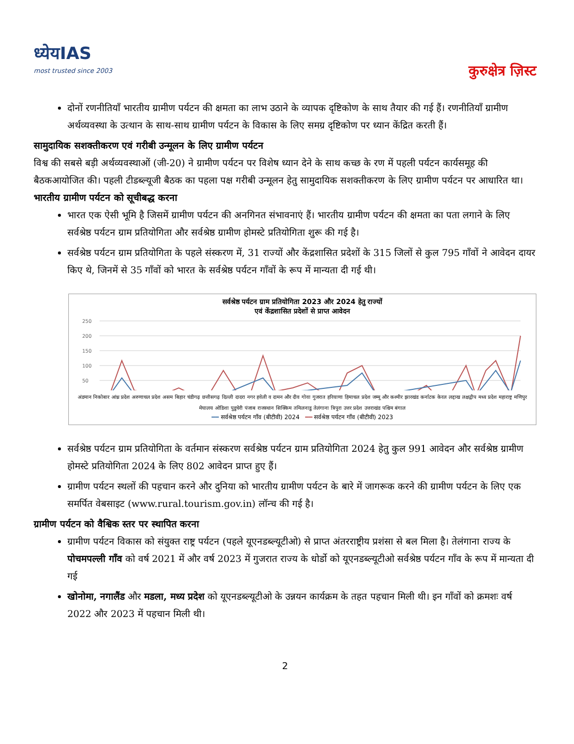ध्येयIAS
most trusted since 2003
कुरुक्षेत्र ज़िस्ट
दोनों रणनीतियाँ भारतीय ग्रामीण पर्यटन की क्षमता का लाभ उठाने के व्यापक दृष्टिकोण के साथ तैयार की गई हैं। रणनीतियाँ ग्रामीण अर्थव्यवस्था के उत्थान के साथ-साथ ग्रामीण पर्यटन के विकास के लिए समग्र दृष्टिकोण पर ध्यान केंद्रित करती हैं।
सामुदायिक सशक्तीकरण एवं गरीबी उन्मूलन के लिए ग्रामीण पर्यटन
विश्व की सबसे बड़ी अर्थव्यवस्थाओं (जी-20) ने ग्रामीण पर्यटन पर विशेष ध्यान देने के साथ कच्छ के रण में पहली पर्यटन कार्यसमूह की बैठकआयोजित की। पहली टीडब्ल्यूजी बैठक का पहला पक्ष गरीबी उन्मूलन हेतु सामुदायिक सशक्तीकरण के लिए ग्रामीण पर्यटन पर आधारित था।
भारतीय ग्रामीण पर्यटन को सूचीबद्ध करना
भारत एक ऐसी भूमि है जिसमें ग्रामीण पर्यटन की अनगिनत संभावनाएं हैं। भारतीय ग्रामीण पर्यटन की क्षमता का पता लगाने के लिए सर्वश्रेष्ठ पर्यटन ग्राम प्रतियोगिता और सर्वश्रेष्ठ ग्रामीण होमस्टे प्रतियोगिता शुरू की गई है।
सर्वश्रेष्ठ पर्यटन ग्राम प्रतियोगिता के पहले संस्करण में, 31 राज्यों और केंद्रशासित प्रदेशों के 315 जिलों से कुल 795 गाँवों ने आवेदन दायर किए थे, जिनमें से 35 गाँवों को भारत के सर्वश्रेष्ठ पर्यटन गाँवों के रूप में मान्यता दी गई थी।
सर्वश्रेष्ठ पर्यटन ग्राम प्रतियोगिता 2023 और 2024 हेतु राज्यों
एवं केंद्रशासित प्रदेशों से प्राप्त आवेदन
250
200
150
100
50
अंडमान निकोबार आंध्र प्रदेश अरुणाचल प्रदेश असम बिहार चंडीगढ़ छत्तीसगढ़ दिल्ली दादरा नगर हवेली व दामन और दीव गोवा गुजरात हरियाणा हिमाचल प्रदेश जम्मू और कश्मीर झारखंड कर्नाटक केरल लद्दाख लक्षद्वीप मध्य प्रदेश महाराष्ट्र मणिपुर मेघालय ओडिशा पुडुचेरी पंजाब राजस्थान सिक्किम तमिलनाडु तेलंगाना त्रिपुरा उत्तर प्रदेश उत्तराखंड पश्चिम बंगाल
━━ सर्वश्रेष्ठ पर्यटन गाँव (बीटीवी) 2024 ━━ सर्वश्रेष्ठ पर्यटन गाँव (बीटीवी) 2023
सर्वश्रेष्ठ पर्यटन ग्राम प्रतियोगिता के वर्तमान संस्करण सर्वश्रेष्ठ पर्यटन ग्राम प्रतियोगिता 2024 हेतु कुल 991 आवेदन और सर्वश्रेष्ठ ग्रामीण होमस्टे प्रतियोगिता 2024 के लिए 802 आवेदन प्राप्त हुए हैं।
ग्रामीण पर्यटन स्थलों की पहचान करने और दुनिया को भारतीय ग्रामीण पर्यटन के बारे में जागरूक करने की ग्रामीण पर्यटन के लिए एक समर्पित वेबसाइट (www.rural.tourism.gov.in) लॉन्च की गई है।
ग्रामीण पर्यटन को वैश्विक स्तर पर स्थापित करना
ग्रामीण पर्यटन विकास को संयुक्त राष्ट्र पर्यटन (पहले यूएनडब्ल्यूटीओ) से प्राप्त अंतरराष्ट्रीय प्रशंसा से बल मिला है। तेलंगाना राज्य के पोचमपल्ली गाँव को वर्ष 2021 में और वर्ष 2023 में गुजरात राज्य के धोर्डो को यूएनडब्ल्यूटीओ सर्वश्रेष्ठ पर्यटन गाँव के रूप में मान्यता दी गई
खोनोमा, नगालैंड और मडला, मध्य प्रदेश को यूएनडब्ल्यूटीओ के उन्नयन कार्यक्रम के तहत पहचान मिली थी। इन गाँवों को क्रमशः वर्ष 2022 और 2023 में पहचान मिली थी।
2